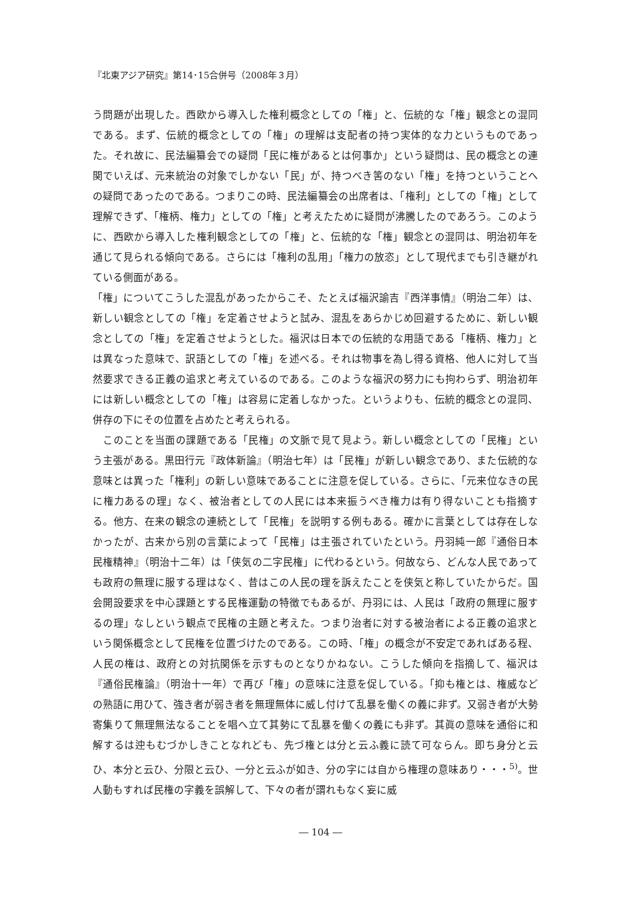『北東アジア研究』第14･15合併号（2008年３月）
う問題が出現した。西欧から導入した権利概念としての「権」と、伝統的な「権」観念との混同である。まず、伝統的概念としての「権」の理解は支配者の持つ実体的な力というものであった。それ故に、民法編纂会での疑問「民に権があるとは何事か」という疑問は、民の概念との連関でいえば、元来統治の対象でしかない「民」が、持つべき筈のない「権」を持つということへの疑問であったのである。つまりこの時、民法編纂会の出席者は、「権利」としての「権」として理解できず、「権柄、権力」としての「権」と考えたために疑問が沸騰したのであろう。このように、西欧から導入した権利観念としての「権」と、伝統的な「権」観念との混同は、明治初年を通じて見られる傾向である。さらには「権利の乱用」「権力の放恣」として現代までも引き継がれている側面がある。
「権」についてこうした混乱があったからこそ、たとえば福沢諭吉『西洋事情』（明治二年）は、新しい観念としての「権」を定着させようと試み、混乱をあらかじめ回避するために、新しい観念としての「権」を定着させようとした。福沢は日本での伝統的な用語である「権柄、権力」とは異なった意味で、訳語としての「権」を述べる。それは物事を為し得る資格、他人に対して当然要求できる正義の追求と考えているのである。このような福沢の努力にも拘わらず、明治初年には新しい概念としての「権」は容易に定着しなかった。というよりも、伝統的概念との混同、併存の下にその位置を占めたと考えられる。
　このことを当面の課題である「民権」の文脈で見て見よう。新しい概念としての「民権」という主張がある。黒田行元『政体新論』（明治七年）は「民権」が新しい観念であり、また伝統的な意味とは異った「権利」の新しい意味であることに注意を促している。さらに、「元来位なきの民に権力あるの理」なく、被治者としての人民には本来振うべき権力は有り得ないことも指摘する。他方、在来の観念の連続として「民権」を説明する例もある。確かに言葉としては存在しなかったが、古来から別の言葉によって「民権」は主張されていたという。丹羽純一郎『通俗日本民権精神』（明治十二年）は「侠気の二字民権」に代わるという。何故なら、どんな人民であっても政府の無理に服する理はなく、昔はこの人民の理を訴えたことを侠気と称していたからだ。国会開設要求を中心課題とする民権運動の特徴でもあるが、丹羽には、人民は「政府の無理に服するの理」なしという観点で民権の主題と考えた。つまり治者に対する被治者による正義の追求という関係概念として民権を位置づけたのである。この時、「権」の概念が不安定であればある程、人民の権は、政府との対抗関係を示すものとなりかねない。こうした傾向を指摘して、福沢は『通俗民権論』（明治十一年）で再び「権」の意味に注意を促している。「抑も権とは、権威などの熟語に用ひて、強き者が弱き者を無理無体に威し付けて乱暴を働くの義に非ず。又弱き者が大勢寄集りて無理無法なることを唱へ立て其勢にて乱暴を働くの義にも非ず。其眞の意味を通俗に和解するは迚もむづかしきことなれども、先づ権とは分と云ふ義に読て可ならん。即ち身分と云ひ、本分と云ひ、分限と云ひ、一分と云ふが如き、分の字には自から権理の意味あり・・・<sup>5)</sup>。世人動もすれば民権の字義を誤解して、下々の者が謂れもなく妄に威
― 104 ―